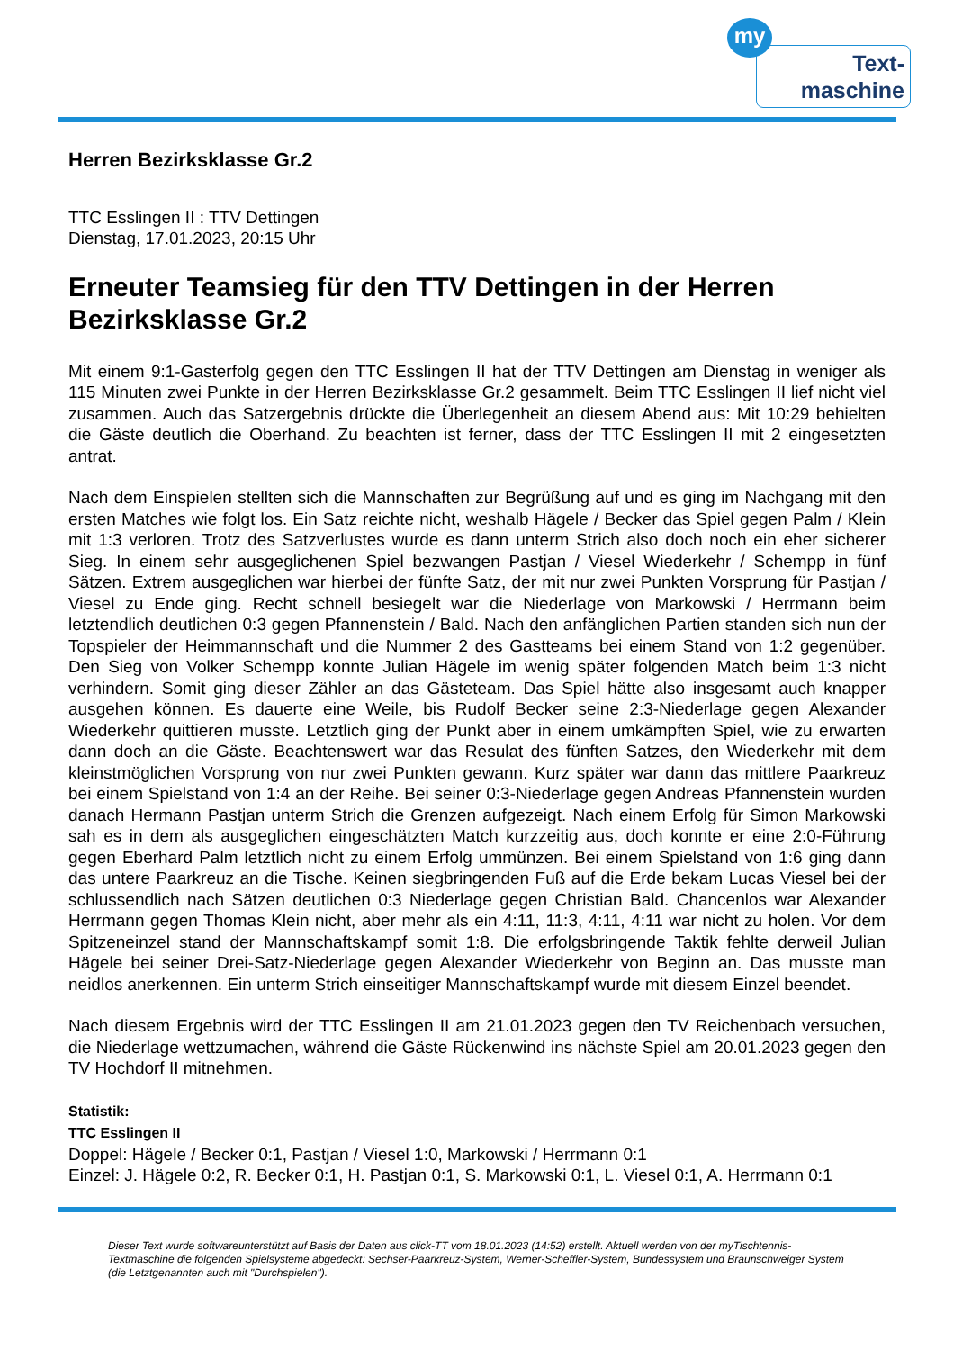my
Text-
maschine
Herren Bezirksklasse Gr.2
TTC Esslingen II : TTV Dettingen
Dienstag, 17.01.2023, 20:15 Uhr
Erneuter Teamsieg für den TTV Dettingen in der Herren Bezirksklasse Gr.2
Mit einem 9:1-Gasterfolg gegen den TTC Esslingen II hat der TTV Dettingen am Dienstag in weniger als 115 Minuten zwei Punkte in der Herren Bezirksklasse Gr.2 gesammelt. Beim TTC Esslingen II lief nicht viel zusammen. Auch das Satzergebnis drückte die Überlegenheit an diesem Abend aus: Mit 10:29 behielten die Gäste deutlich die Oberhand. Zu beachten ist ferner, dass der TTC Esslingen II mit 2 eingesetzten antrat.
Nach dem Einspielen stellten sich die Mannschaften zur Begrüßung auf und es ging im Nachgang mit den ersten Matches wie folgt los. Ein Satz reichte nicht, weshalb Hägele / Becker das Spiel gegen Palm / Klein mit 1:3 verloren. Trotz des Satzverlustes wurde es dann unterm Strich also doch noch ein eher sicherer Sieg. In einem sehr ausgeglichenen Spiel bezwangen Pastjan / Viesel Wiederkehr / Schempp in fünf Sätzen. Extrem ausgeglichen war hierbei der fünfte Satz, der mit nur zwei Punkten Vorsprung für Pastjan / Viesel zu Ende ging. Recht schnell besiegelt war die Niederlage von Markowski / Herrmann beim letztendlich deutlichen 0:3 gegen Pfannenstein / Bald. Nach den anfänglichen Partien standen sich nun der Topspieler der Heimmannschaft und die Nummer 2 des Gastteams bei einem Stand von 1:2 gegenüber. Den Sieg von Volker Schempp konnte Julian Hägele im wenig später folgenden Match beim 1:3 nicht verhindern. Somit ging dieser Zähler an das Gästeteam. Das Spiel hätte also insgesamt auch knapper ausgehen können. Es dauerte eine Weile, bis Rudolf Becker seine 2:3-Niederlage gegen Alexander Wiederkehr quittieren musste. Letztlich ging der Punkt aber in einem umkämpften Spiel, wie zu erwarten dann doch an die Gäste. Beachtenswert war das Resulat des fünften Satzes, den Wiederkehr mit dem kleinstmöglichen Vorsprung von nur zwei Punkten gewann. Kurz später war dann das mittlere Paarkreuz bei einem Spielstand von 1:4 an der Reihe. Bei seiner 0:3-Niederlage gegen Andreas Pfannenstein wurden danach Hermann Pastjan unterm Strich die Grenzen aufgezeigt. Nach einem Erfolg für Simon Markowski sah es in dem als ausgeglichen eingeschätzten Match kurzzeitig aus, doch konnte er eine 2:0-Führung gegen Eberhard Palm letztlich nicht zu einem Erfolg ummünzen. Bei einem Spielstand von 1:6 ging dann das untere Paarkreuz an die Tische. Keinen siegbringenden Fuß auf die Erde bekam Lucas Viesel bei der schlussendlich nach Sätzen deutlichen 0:3 Niederlage gegen Christian Bald. Chancenlos war Alexander Herrmann gegen Thomas Klein nicht, aber mehr als ein 4:11, 11:3, 4:11, 4:11 war nicht zu holen. Vor dem Spitzeneinzel stand der Mannschaftskampf somit 1:8. Die erfolgsbringende Taktik fehlte derweil Julian Hägele bei seiner Drei-Satz-Niederlage gegen Alexander Wiederkehr von Beginn an. Das musste man neidlos anerkennen. Ein unterm Strich einseitiger Mannschaftskampf wurde mit diesem Einzel beendet.
Nach diesem Ergebnis wird der TTC Esslingen II am 21.01.2023 gegen den TV Reichenbach versuchen, die Niederlage wettzumachen, während die Gäste Rückenwind ins nächste Spiel am 20.01.2023 gegen den TV Hochdorf II mitnehmen.
Statistik:
TTC Esslingen II
Doppel: Hägele / Becker 0:1, Pastjan / Viesel 1:0, Markowski / Herrmann 0:1
Einzel: J. Hägele 0:2, R. Becker 0:1, H. Pastjan 0:1, S. Markowski 0:1, L. Viesel 0:1, A. Herrmann 0:1
Dieser Text wurde softwareunterstützt auf Basis der Daten aus click-TT vom 18.01.2023 (14:52) erstellt. Aktuell werden von der myTischtennis-Textmaschine die folgenden Spielsysteme abgedeckt: Sechser-Paarkreuz-System, Werner-Scheffler-System, Bundessystem und Braunschweiger System (die Letztgenannten auch mit "Durchspielen").